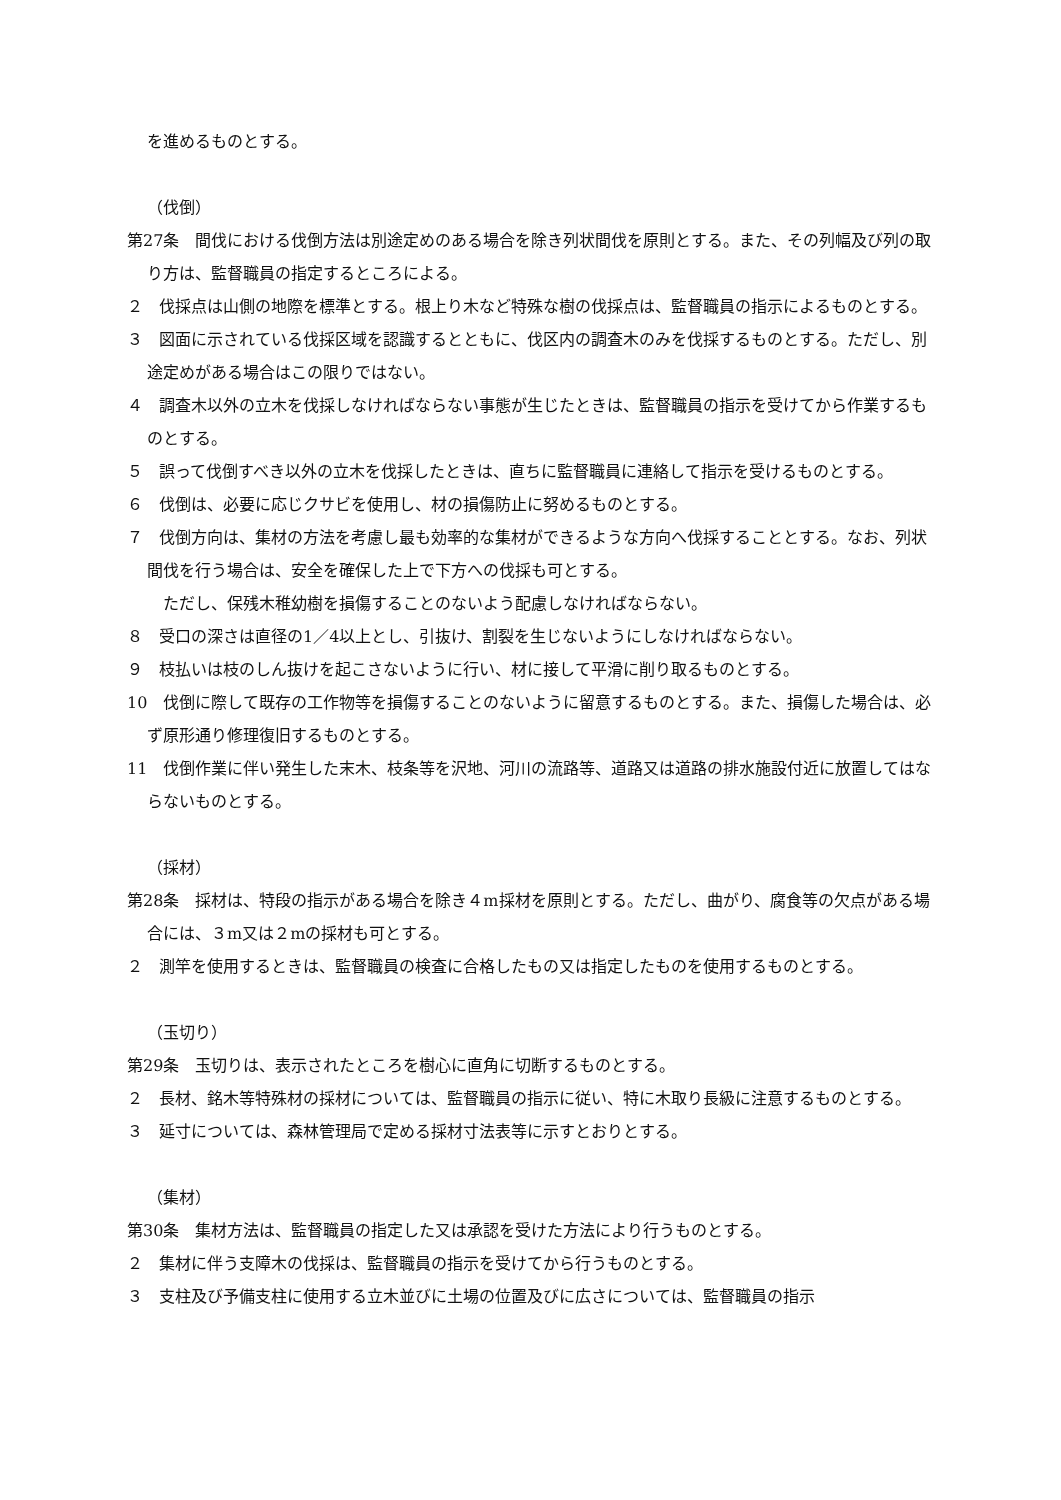を進めるものとする。
（伐倒）
第27条　間伐における伐倒方法は別途定めのある場合を除き列状間伐を原則とする。また、その列幅及び列の取り方は、監督職員の指定するところによる。
２　伐採点は山側の地際を標準とする。根上り木など特殊な樹の伐採点は、監督職員の指示によるものとする。
３　図面に示されている伐採区域を認識するとともに、伐区内の調査木のみを伐採するものとする。ただし、別途定めがある場合はこの限りではない。
４　調査木以外の立木を伐採しなければならない事態が生じたときは、監督職員の指示を受けてから作業するものとする。
５　誤って伐倒すべき以外の立木を伐採したときは、直ちに監督職員に連絡して指示を受けるものとする。
６　伐倒は、必要に応じクサビを使用し、材の損傷防止に努めるものとする。
７　伐倒方向は、集材の方法を考慮し最も効率的な集材ができるような方向へ伐採することとする。なお、列状間伐を行う場合は、安全を確保した上で下方への伐採も可とする。
　ただし、保残木稚幼樹を損傷することのないよう配慮しなければならない。
８　受口の深さは直径の1／4以上とし、引抜け、割裂を生じないようにしなければならない。
９　枝払いは枝のしん抜けを起こさないように行い、材に接して平滑に削り取るものとする。
10　伐倒に際して既存の工作物等を損傷することのないように留意するものとする。また、損傷した場合は、必ず原形通り修理復旧するものとする。
11　伐倒作業に伴い発生した末木、枝条等を沢地、河川の流路等、道路又は道路の排水施設付近に放置してはならないものとする。
（採材）
第28条　採材は、特段の指示がある場合を除き４m採材を原則とする。ただし、曲がり、腐食等の欠点がある場合には、３m又は２mの採材も可とする。
２　測竿を使用するときは、監督職員の検査に合格したもの又は指定したものを使用するものとする。
（玉切り）
第29条　玉切りは、表示されたところを樹心に直角に切断するものとする。
２　長材、銘木等特殊材の採材については、監督職員の指示に従い、特に木取り長級に注意するものとする。
３　延寸については、森林管理局で定める採材寸法表等に示すとおりとする。
（集材）
第30条　集材方法は、監督職員の指定した又は承認を受けた方法により行うものとする。
２　集材に伴う支障木の伐採は、監督職員の指示を受けてから行うものとする。
３　支柱及び予備支柱に使用する立木並びに土場の位置及びに広さについては、監督職員の指示